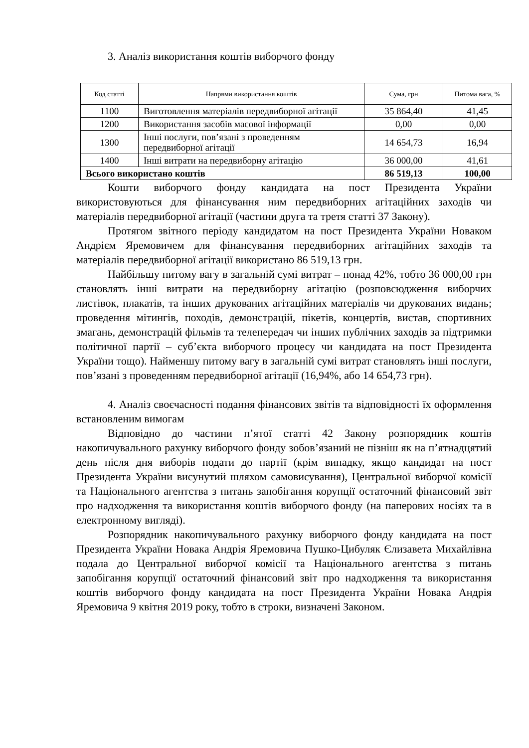3. Аналіз використання коштів виборчого фонду
| Код статті | Напрями використання коштів | Сума, грн | Питома вага, % |
| --- | --- | --- | --- |
| 1100 | Виготовлення матеріалів передвиборної агітації | 35 864,40 | 41,45 |
| 1200 | Використання засобів масової інформації | 0,00 | 0,00 |
| 1300 | Інші послуги, пов’язані з проведенням передвиборної агітації | 14 654,73 | 16,94 |
| 1400 | Інші витрати на передвиборну агітацію | 36 000,00 | 41,61 |
| Всього використано коштів | | 86 519,13 | 100,00 |
Кошти виборчого фонду кандидата на пост Президента України використовуються для фінансування ним передвиборних агітаційних заходів чи матеріалів передвиборної агітації (частини друга та третя статті 37 Закону).
Протягом звітного періоду кандидатом на пост Президента України Новаком Андрієм Яремовичем для фінансування передвиборних агітаційних заходів та матеріалів передвиборної агітації використано 86 519,13 грн.
Найбільшу питому вагу в загальній сумі витрат – понад 42%, тобто 36 000,00 грн становлять інші витрати на передвиборну агітацію (розповсюдження виборчих листівок, плакатів, та інших друкованих агітаційних матеріалів чи друкованих видань; проведення мітингів, походів, демонстрацій, пікетів, концертів, вистав, спортивних змагань, демонстрацій фільмів та телепередач чи інших публічних заходів за підтримки політичної партії – суб’єкта виборчого процесу чи кандидата на пост Президента України тощо). Найменшу питому вагу в загальній сумі витрат становлять інші послуги, пов’язані з проведенням передвиборної агітації (16,94%, або 14 654,73 грн).
4. Аналіз своєчасності подання фінансових звітів та відповідності їх оформлення встановленим вимогам
Відповідно до частини п’ятої статті 42 Закону розпорядник коштів накопичувального рахунку виборчого фонду зобов’язаний не пізніш як на п’ятнадцятий день після дня виборів подати до партії (крім випадку, якщо кандидат на пост Президента України висунутий шляхом самовисування), Центральної виборчої комісії та Національного агентства з питань запобігання корупції остаточний фінансовий звіт про надходження та використання коштів виборчого фонду (на паперових носіях та в електронному вигляді).
Розпорядник накопичувального рахунку виборчого фонду кандидата на пост Президента України Новака Андрія Яремовича Пушко-Цибуляк Єлизавета Михайлівна подала до Центральної виборчої комісії та Національного агентства з питань запобігання корупції остаточний фінансовий звіт про надходження та використання коштів виборчого фонду кандидата на пост Президента України Новака Андрія Яремовича 9 квітня 2019 року, тобто в строки, визначені Законом.